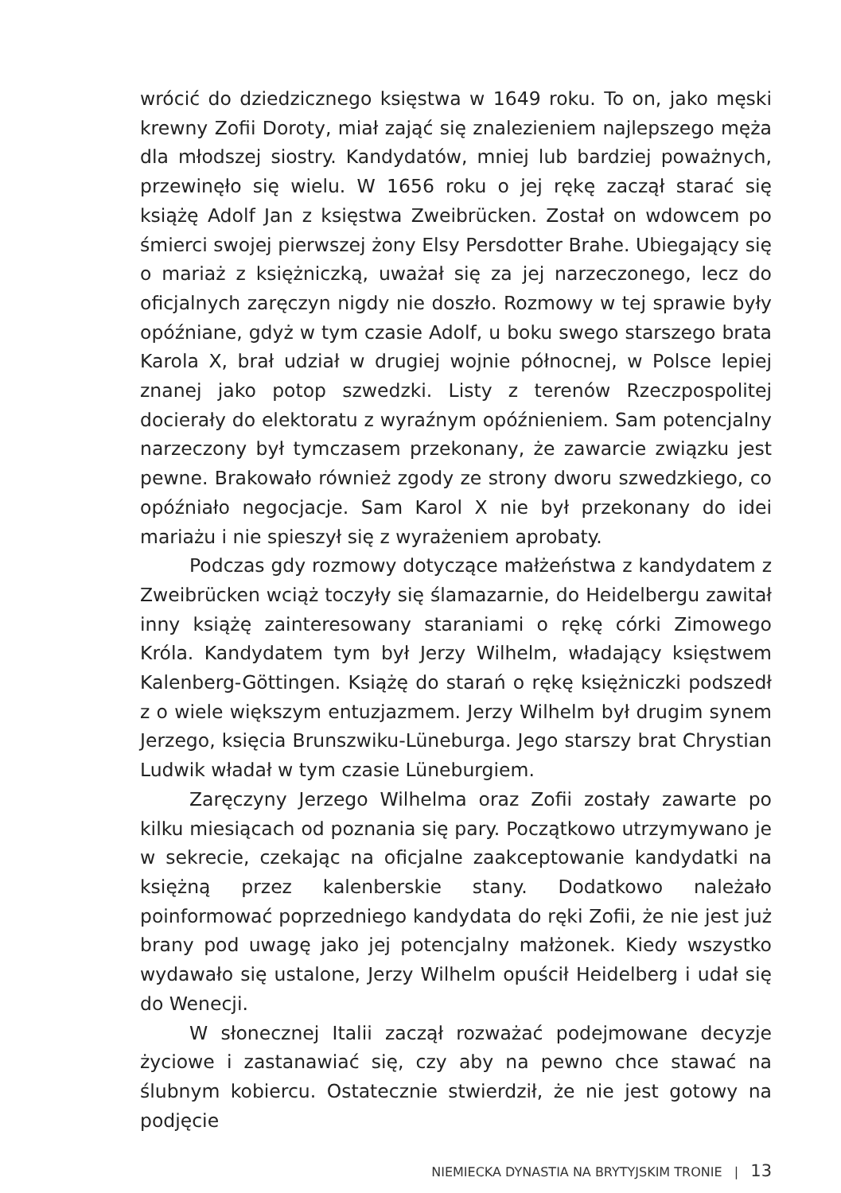wrócić do dziedzicznego księstwa w 1649 roku. To on, jako męski krewny Zofii Doroty, miał zająć się znalezieniem najlepszego męża dla młodszej siostry. Kandydatów, mniej lub bardziej poważnych, przewinęło się wielu. W 1656 roku o jej rękę zaczął starać się książę Adolf Jan z księstwa Zweibrücken. Został on wdowcem po śmierci swojej pierwszej żony Elsy Persdotter Brahe. Ubiegający się o mariaż z księżniczką, uważał się za jej narzeczonego, lecz do oficjalnych zaręczyn nigdy nie doszło. Rozmowy w tej sprawie były opóźniane, gdyż w tym czasie Adolf, u boku swego starszego brata Karola X, brał udział w drugiej wojnie północnej, w Polsce lepiej znanej jako potop szwedzki. Listy z terenów Rzeczpospolitej docierały do elektoratu z wyraźnym opóźnieniem. Sam potencjalny narzeczony był tymczasem przekonany, że zawarcie związku jest pewne. Brakowało również zgody ze strony dworu szwedzkiego, co opóźniało negocjacje. Sam Karol X nie był przekonany do idei mariażu i nie spieszył się z wyrażeniem aprobaty.
Podczas gdy rozmowy dotyczące małżeństwa z kandydatem z Zweibrücken wciąż toczyły się ślamazarnie, do Heidelbergu zawitał inny książę zainteresowany staraniami o rękę córki Zimowego Króla. Kandydatem tym był Jerzy Wilhelm, władający księstwem Kalenberg-Göttingen. Książę do starań o rękę księżniczki podszedł z o wiele większym entuzjazmem. Jerzy Wilhelm był drugim synem Jerzego, księcia Brunszwiku-Lüneburga. Jego starszy brat Chrystian Ludwik władał w tym czasie Lüneburgiem.
Zaręczyny Jerzego Wilhelma oraz Zofii zostały zawarte po kilku miesiącach od poznania się pary. Początkowo utrzymywano je w sekrecie, czekając na oficjalne zaakceptowanie kandydatki na księżną przez kalenberskie stany. Dodatkowo należało poinformować poprzedniego kandydata do ręki Zofii, że nie jest już brany pod uwagę jako jej potencjalny małżonek. Kiedy wszystko wydawało się ustalone, Jerzy Wilhelm opuścił Heidelberg i udał się do Wenecji.
W słonecznej Italii zaczął rozważać podejmowane decyzje życiowe i zastanawiać się, czy aby na pewno chce stawać na ślubnym kobiercu. Ostatecznie stwierdził, że nie jest gotowy na podjęcie
NIEMIECKA DYNASTIA NA BRYTYJSKIM TRONIE | 13